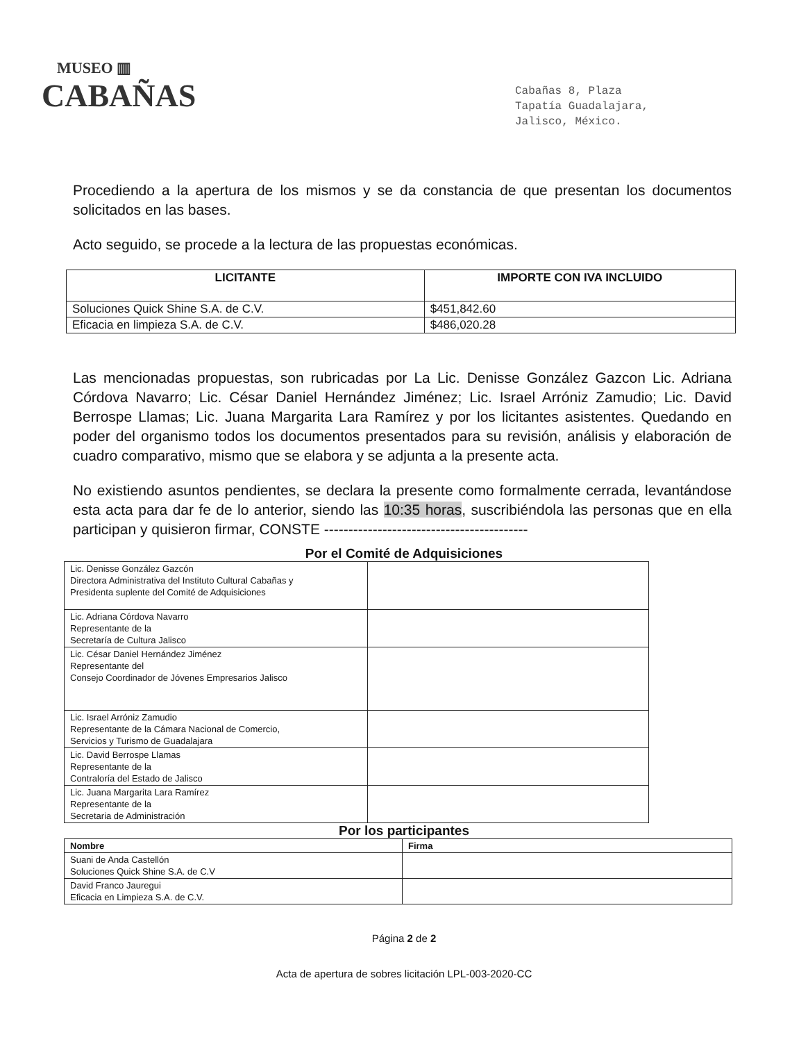MUSEO ▥
CABAÑAS
Cabañas 8, Plaza
Tapatía Guadalajara,
Jalisco, México.
Procediendo a la apertura de los mismos y se da constancia de que presentan los documentos solicitados en las bases.
Acto seguido, se procede a la lectura de las propuestas económicas.
| LICITANTE | IMPORTE CON IVA INCLUIDO |
| --- | --- |
| Soluciones Quick Shine S.A. de C.V. | $451,842.60 |
| Eficacia en limpieza S.A. de C.V. | $486,020.28 |
Las mencionadas propuestas, son rubricadas por La Lic. Denisse González Gazcon Lic. Adriana Córdova Navarro; Lic. César Daniel Hernández Jiménez; Lic. Israel Arróniz Zamudio; Lic. David Berrospe Llamas; Lic. Juana Margarita Lara Ramírez y por los licitantes asistentes. Quedando en poder del organismo todos los documentos presentados para su revisión, análisis y elaboración de cuadro comparativo, mismo que se elabora y se adjunta a la presente acta.
No existiendo asuntos pendientes, se declara la presente como formalmente cerrada, levantándose esta acta para dar fe de lo anterior, siendo las 10:35 horas, suscribiéndola las personas que en ella participan y quisieron firmar, CONSTE ------------------------------------------
Por el Comité de Adquisiciones
| Lic. Denisse González Gazcón Directora Administrativa del Instituto Cultural Cabañas y Presidenta suplente del Comité de Adquisiciones | |
| Lic. Adriana Córdova Navarro Representante de la Secretaría de Cultura Jalisco | |
| Lic. César Daniel Hernández Jiménez Representante del Consejo Coordinador de Jóvenes Empresarios Jalisco | |
| Lic. Israel Arróniz Zamudio Representante de la Cámara Nacional de Comercio, Servicios y Turismo de Guadalajara | |
| Lic. David Berrospe Llamas Representante de la Contraloría del Estado de Jalisco | |
| Lic. Juana Margarita Lara Ramírez Representante de la Secretaria de Administración | |
Por los participantes
| Nombre | Firma |
| --- | --- |
| Suani de Anda Castellón Soluciones Quick Shine S.A. de C.V | |
| David Franco Jauregui Eficacia en Limpieza S.A. de C.V. | |
Página 2 de 2
Acta de apertura de sobres licitación LPL-003-2020-CC